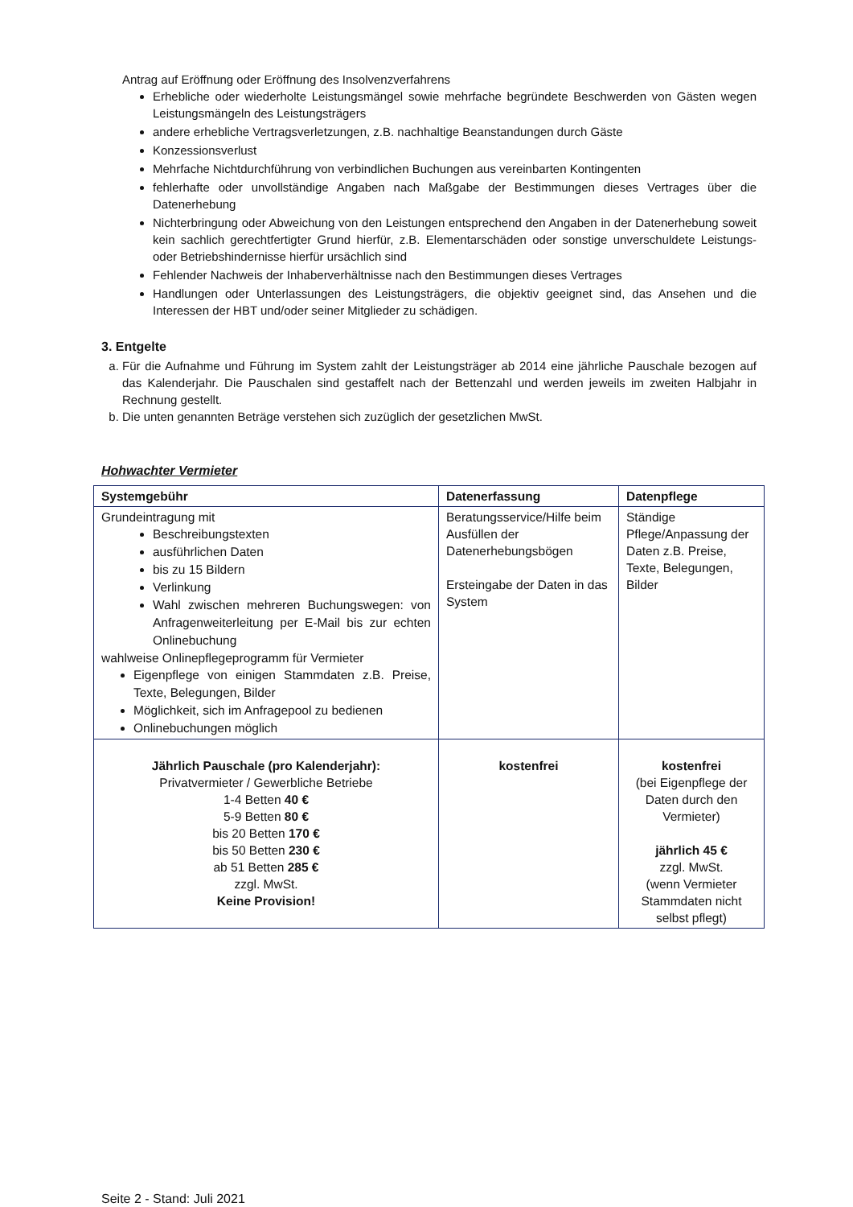Antrag auf Eröffnung oder Eröffnung des Insolvenzverfahrens
Erhebliche oder wiederholte Leistungsmängel sowie mehrfache begründete Beschwerden von Gästen wegen Leistungsmängeln des Leistungsträgers
andere erhebliche Vertragsverletzungen, z.B. nachhaltige Beanstandungen durch Gäste
Konzessionsverlust
Mehrfache Nichtdurchführung von verbindlichen Buchungen aus vereinbarten Kontingenten
fehlerhafte oder unvollständige Angaben nach Maßgabe der Bestimmungen dieses Vertrages über die Datenerhebung
Nichterbringung oder Abweichung von den Leistungen entsprechend den Angaben in der Datenerhebung soweit kein sachlich gerechtfertigter Grund hierfür, z.B. Elementarschäden oder sonstige unverschuldete Leistungs- oder Betriebshindernisse hierfür ursächlich sind
Fehlender Nachweis der Inhaberverhältnisse nach den Bestimmungen dieses Vertrages
Handlungen oder Unterlassungen des Leistungsträgers, die objektiv geeignet sind, das Ansehen und die Interessen der HBT und/oder seiner Mitglieder zu schädigen.
3. Entgelte
a. Für die Aufnahme und Führung im System zahlt der Leistungsträger ab 2014 eine jährliche Pauschale bezogen auf das Kalenderjahr. Die Pauschalen sind gestaffelt nach der Bettenzahl und werden jeweils im zweiten Halbjahr in Rechnung gestellt.
b. Die unten genannten Beträge verstehen sich zuzüglich der gesetzlichen MwSt.
Hohwachter Vermieter
| Systemgebühr | Datenerfassung | Datenpflege |
| --- | --- | --- |
| Grundeintragung mit Beschreibungstexten ausführlichen Daten bis zu 15 Bildern Verlinkung Wahl zwischen mehreren Buchungswegen: von Anfragenweiterleitung per E-Mail bis zur echten Onlinebuchung wahlweise Onlinepflegeprogramm für Vermieter Eigenpflege von einigen Stammdaten z.B. Preise, Texte, Belegungen, Bilder Möglichkeit, sich im Anfragepool zu bedienen Onlinebuchungen möglich | Beratungsservice/Hilfe beim Ausfüllen der Datenerhebungsbögen Ersteingabe der Daten in das System | Ständige Pflege/Anpassung der Daten z.B. Preise, Texte, Belegungen, Bilder |
| Jährlich Pauschale (pro Kalenderjahr): Privatvermieter / Gewerbliche Betriebe 1-4 Betten 40 € 5-9 Betten 80 € bis 20 Betten 170 € bis 50 Betten 230 € ab 51 Betten 285 € zzgl. MwSt. Keine Provision! | kostenfrei | kostenfrei (bei Eigenpflege der Daten durch den Vermieter) jährlich 45 € zzgl. MwSt. (wenn Vermieter Stammdaten nicht selbst pflegt) |
Seite 2 - Stand: Juli 2021